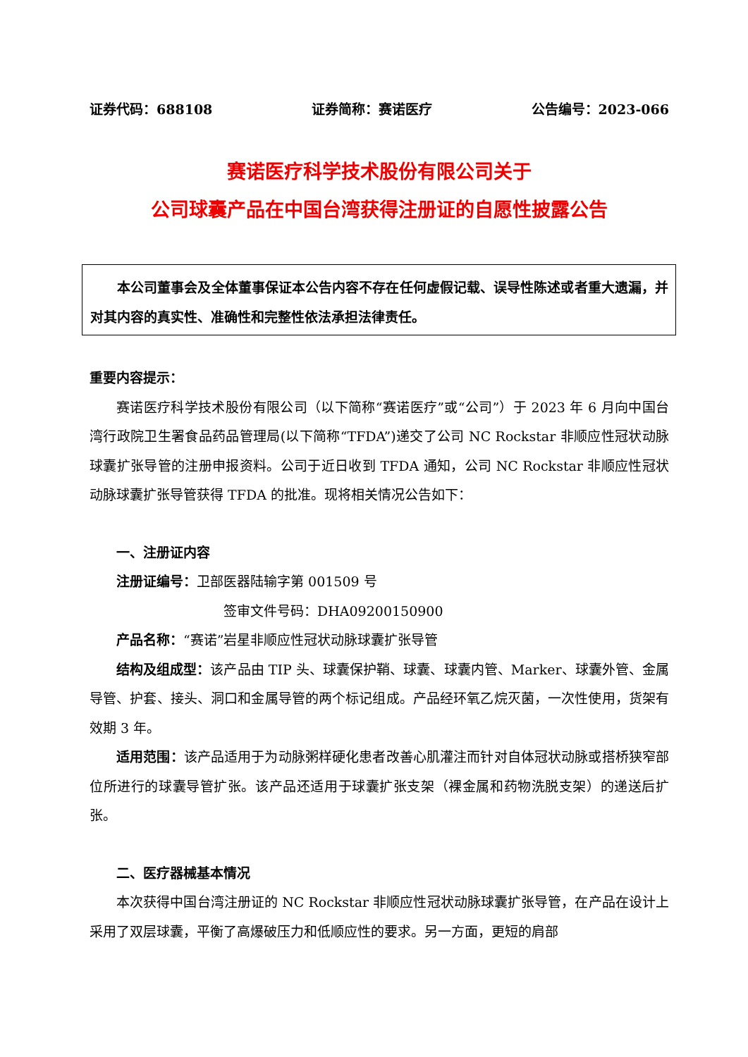证券代码：688108 证券简称：赛诺医疗 公告编号：2023-066
赛诺医疗科学技术股份有限公司关于
公司球囊产品在中国台湾获得注册证的自愿性披露公告
本公司董事会及全体董事保证本公告内容不存在任何虚假记载、误导性陈述或者重大遗漏，并对其内容的真实性、准确性和完整性依法承担法律责任。
重要内容提示：
赛诺医疗科学技术股份有限公司（以下简称“赛诺医疗”或“公司”）于 2023 年 6 月向中国台湾行政院卫生署食品药品管理局(以下简称“TFDA”)递交了公司 NC Rockstar 非顺应性冠状动脉球囊扩张导管的注册申报资料。公司于近日收到 TFDA 通知，公司 NC Rockstar 非顺应性冠状动脉球囊扩张导管获得 TFDA 的批准。现将相关情况公告如下：
一、注册证内容
注册证编号：卫部医器陆输字第 001509 号
签审文件号码：DHA09200150900
产品名称：“赛诺”岩星非顺应性冠状动脉球囊扩张导管
结构及组成型：该产品由 TIP 头、球囊保护鞘、球囊、球囊内管、Marker、球囊外管、金属导管、护套、接头、洞口和金属导管的两个标记组成。产品经环氧乙烷灭菌，一次性使用，货架有效期 3 年。
适用范围：该产品适用于为动脉粥样硬化患者改善心肌灌注而针对自体冠状动脉或搭桥狭窄部位所进行的球囊导管扩张。该产品还适用于球囊扩张支架（裸金属和药物洗脱支架）的递送后扩张。
二、医疗器械基本情况
本次获得中国台湾注册证的 NC Rockstar 非顺应性冠状动脉球囊扩张导管，在产品在设计上采用了双层球囊，平衡了高爆破压力和低顺应性的要求。另一方面，更短的肩部